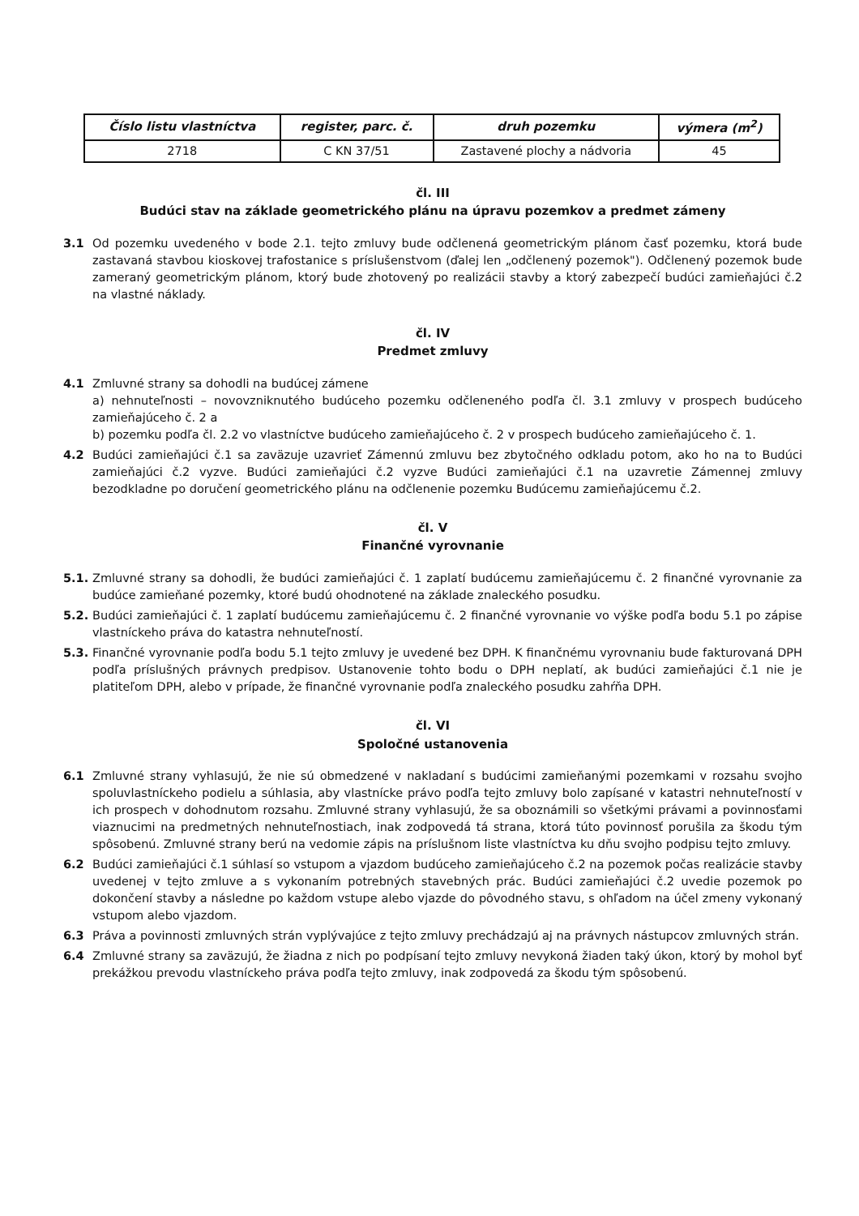| Číslo listu vlastníctva | register, parc. č. | druh pozemku | výmera (m<sup>2</sup>) |
| --- | --- | --- | --- |
| 2718 | C KN 37/51 | Zastavené plochy a nádvoria | 45 |
čl. III
Budúci stav na základe geometrického plánu na úpravu pozemkov a predmet zámeny
3.1 Od pozemku uvedeného v bode 2.1. tejto zmluvy bude odčlenená geometrickým plánom časť pozemku, ktorá bude zastavaná stavbou kioskovej trafostanice s príslušenstvom (ďalej len „odčlenený pozemok"). Odčlenený pozemok bude zameraný geometrickým plánom, ktorý bude zhotovený po realizácii stavby a ktorý zabezpečí budúci zamieňajúci č.2 na vlastné náklady.
čl. IV
Predmet zmluvy
4.1 Zmluvné strany sa dohodli na budúcej zámene
a) nehnuteľnosti – novovzniknutého budúceho pozemku odčleneného podľa čl. 3.1 zmluvy v prospech budúceho zamieňajúceho č. 2 a
b) pozemku podľa čl. 2.2 vo vlastníctve budúceho zamieňajúceho č. 2 v prospech budúceho zamieňajúceho č. 1.
4.2 Budúci zamieňajúci č.1 sa zaväzuje uzavrieť Zámennú zmluvu bez zbytočného odkladu potom, ako ho na to Budúci zamieňajúci č.2 vyzve. Budúci zamieňajúci č.2 vyzve Budúci zamieňajúci č.1 na uzavretie Zámennej zmluvy bezodkladne po doručení geometrického plánu na odčlenenie pozemku Budúcemu zamieňajúcemu č.2.
čl. V
Finančné vyrovnanie
5.1. Zmluvné strany sa dohodli, že budúci zamieňajúci č. 1 zaplatí budúcemu zamieňajúcemu č. 2 finančné vyrovnanie za budúce zamieňané pozemky, ktoré budú ohodnotené na základe znaleckého posudku.
5.2. Budúci zamieňajúci č. 1 zaplatí budúcemu zamieňajúcemu č. 2 finančné vyrovnanie vo výške podľa bodu 5.1 po zápise vlastníckeho práva do katastra nehnuteľností.
5.3. Finančné vyrovnanie podľa bodu 5.1 tejto zmluvy je uvedené bez DPH. K finančnému vyrovnaniu bude fakturovaná DPH podľa príslušných právnych predpisov. Ustanovenie tohto bodu o DPH neplatí, ak budúci zamieňajúci č.1 nie je platiteľom DPH, alebo v prípade, že finančné vyrovnanie podľa znaleckého posudku zahŕňa DPH.
čl. VI
Spoločné ustanovenia
6.1 Zmluvné strany vyhlasujú, že nie sú obmedzené v nakladaní s budúcimi zamieňanými pozemkami v rozsahu svojho spoluvlastníckeho podielu a súhlasia, aby vlastnícke právo podľa tejto zmluvy bolo zapísané v katastri nehnuteľností v ich prospech v dohodnutom rozsahu. Zmluvné strany vyhlasujú, že sa oboznámili so všetkými právami a povinnosťami viaznucimi na predmetných nehnuteľnostiach, inak zodpovedá tá strana, ktorá túto povinnosť porušila za škodu tým spôsobenú. Zmluvné strany berú na vedomie zápis na príslušnom liste vlastníctva ku dňu svojho podpisu tejto zmluvy.
6.2 Budúci zamieňajúci č.1 súhlasí so vstupom a vjazdom budúceho zamieňajúceho č.2 na pozemok počas realizácie stavby uvedenej v tejto zmluve a s vykonaním potrebných stavebných prác. Budúci zamieňajúci č.2 uvedie pozemok po dokončení stavby a následne po každom vstupe alebo vjazde do pôvodného stavu, s ohľadom na účel zmeny vykonaný vstupom alebo vjazdom.
6.3 Práva a povinnosti zmluvných strán vyplývajúce z tejto zmluvy prechádzajú aj na právnych nástupcov zmluvných strán.
6.4 Zmluvné strany sa zaväzujú, že žiadna z nich po podpísaní tejto zmluvy nevykoná žiaden taký úkon, ktorý by mohol byť prekážkou prevodu vlastníckeho práva podľa tejto zmluvy, inak zodpovedá za škodu tým spôsobenú.